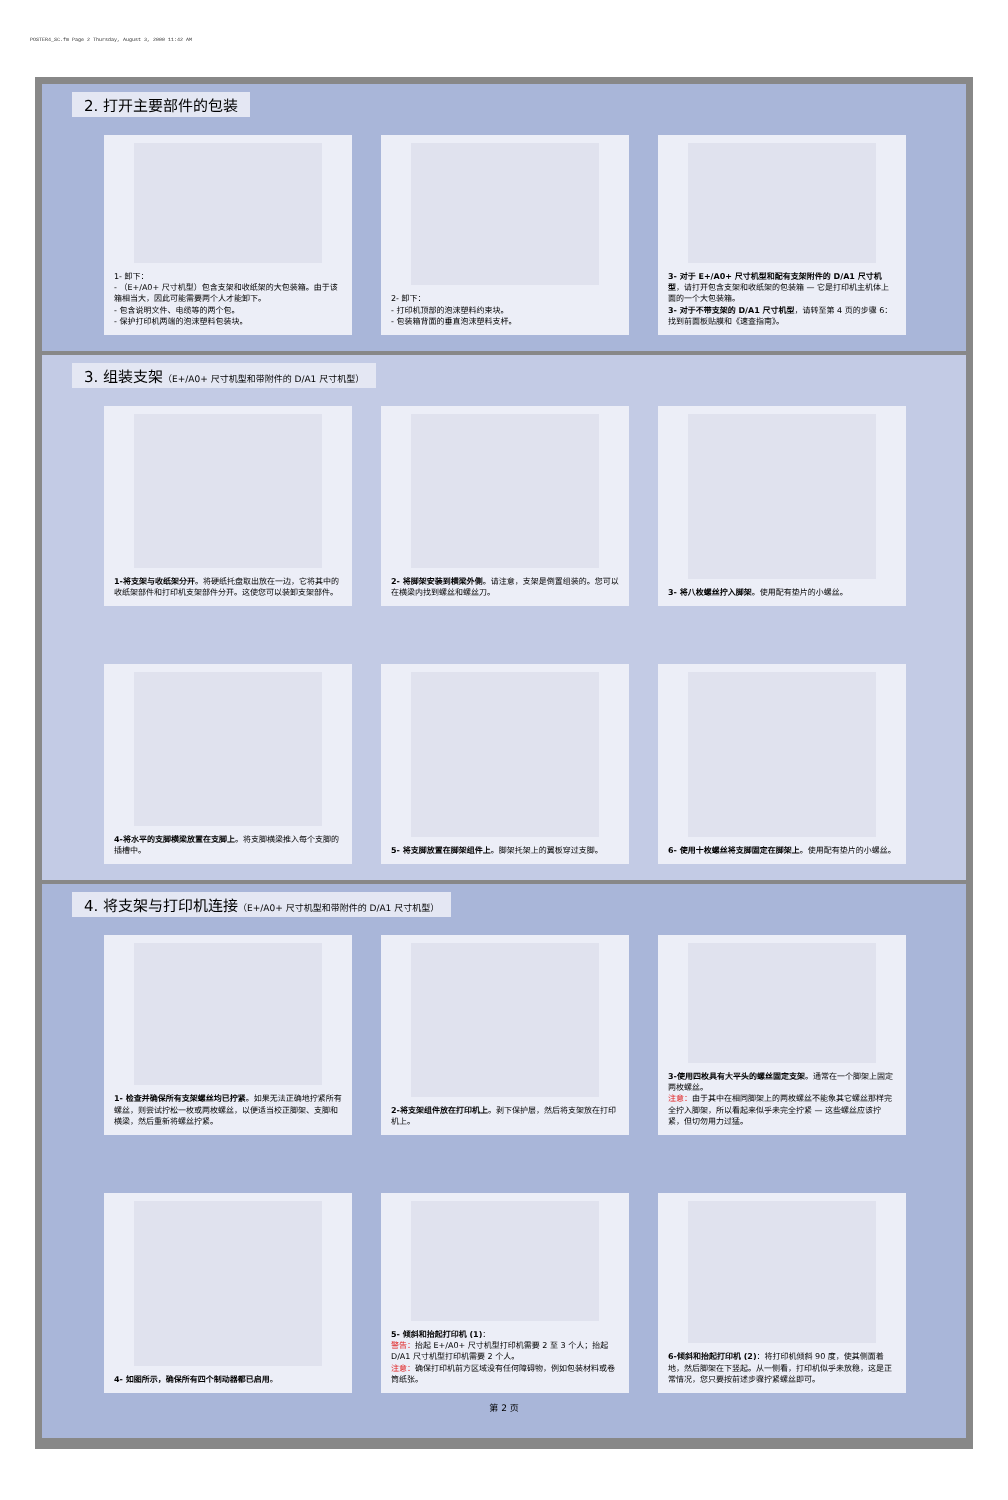POSTER4_SC.fm Page 2 Thursday, August 3, 2000 11:42 AM
2. 打开主要部件的包装
1- 卸下：
- （E+/A0+ 尺寸机型）包含支架和收纸架的大包装箱。由于该箱相当大，因此可能需要两个人才能卸下。
- 包含说明文件、电缆等的两个包。
- 保护打印机两端的泡沫塑料包装块。
2- 卸下：
- 打印机顶部的泡沫塑料约束块。
- 包装箱背面的垂直泡沫塑料支杆。
3- 对于 E+/A0+ 尺寸机型和配有支架附件的 D/A1 尺寸机型，请打开包含支架和收纸架的包装箱 — 它是打印机主机体上面的一个大包装箱。
3- 对于不带支架的 D/A1 尺寸机型，请转至第 4 页的步骤 6：找到前面板贴膜和《速查指南》。
3. 组装支架（E+/A0+ 尺寸机型和带附件的 D/A1 尺寸机型）
1-将支架与收纸架分开。将硬纸托盘取出放在一边，它将其中的收纸架部件和打印机支架部件分开。这使您可以装卸支架部件。
2- 将脚架安装到横梁外侧。请注意，支架是倒置组装的。您可以在横梁内找到螺丝和螺丝刀。
3- 将八枚螺丝拧入脚架。使用配有垫片的小螺丝。
4-将水平的支脚横梁放置在支脚上。将支脚横梁推入每个支脚的插槽中。
5- 将支脚放置在脚架组件上。脚架托架上的翼板穿过支脚。 6- 使用十枚螺丝将支脚固定在脚架上。使用配有垫片的小螺丝。
4. 将支架与打印机连接（E+/A0+ 尺寸机型和带附件的 D/A1 尺寸机型）
1- 检查并确保所有支架螺丝均已拧紧。如果无法正确地拧紧所有螺丝，则尝试拧松一枚或两枚螺丝，以便适当校正脚架、支脚和横梁，然后重新将螺丝拧紧。
2-将支架组件放在打印机上。剥下保护层，然后将支架放在打印机上。
3-使用四枚具有大平头的螺丝固定支架。通常在一个脚架上固定两枚螺丝。
注意：由于其中在相同脚架上的两枚螺丝不能象其它螺丝那样完全拧入脚架，所以看起来似乎未完全拧紧 — 这些螺丝应该拧紧，但切勿用力过猛。
4- 如图所示，确保所有四个制动器都已启用。 5- 倾斜和抬起打印机 (1)：
警告：抬起 E+/A0+ 尺寸机型打印机需要 2 至 3 个人；抬起 D/A1 尺寸机型打印机需要 2 个人。
注意：确保打印机前方区域没有任何障碍物，例如包装材料或卷筒纸张。
6-倾斜和抬起打印机 (2)：将打印机倾斜 90 度，使其侧面着地，然后脚架在下竖起。从一侧看，打印机似乎未放稳，这是正常情况，您只要按前述步骤拧紧螺丝即可。
第 2 页